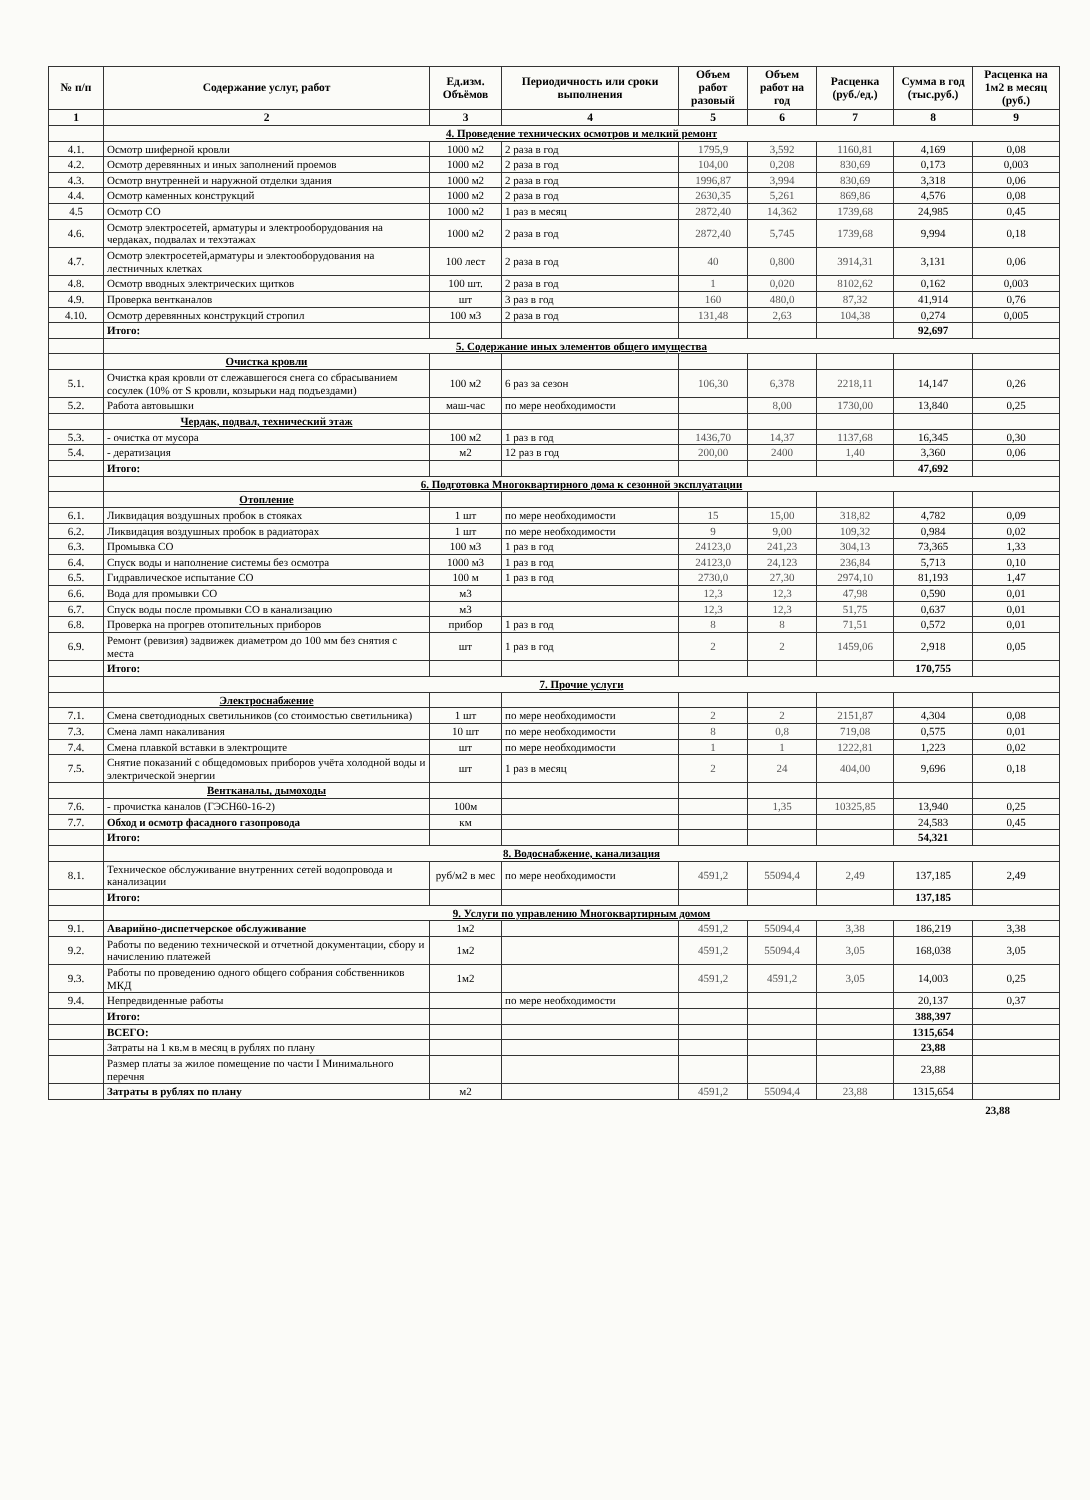| № п/п | Содержание услуг, работ | Ед.изм. Объёмов | Периодичность или сроки выполнения | Объем работ разовый | Объем работ на год | Расценка (руб./ед.) | Сумма в год (тыс.руб.) | Расценка на 1м2 в месяц (руб.) |
| --- | --- | --- | --- | --- | --- | --- | --- | --- |
| 1 | 2 | 3 | 4 | 5 | 6 | 7 | 8 | 9 |
| | 4. Проведение технических осмотров и мелкий ремонт | | | | | | | |
| 4.1. | Осмотр шиферной кровли | 1000 м2 | 2 раза в год | 1795,9 | 3,592 | 1160,81 | 4,169 | 0,08 |
| 4.2. | Осмотр деревянных и иных заполнений проемов | 1000 м2 | 2 раза в год | 104,00 | 0,208 | 830,69 | 0,173 | 0,003 |
| 4.3. | Осмотр внутренней и наружной отделки здания | 1000 м2 | 2 раза в год | 1996,87 | 3,994 | 830,69 | 3,318 | 0,06 |
| 4.4. | Осмотр каменных конструкций | 1000 м2 | 2 раза в год | 2630,35 | 5,261 | 869,86 | 4,576 | 0,08 |
| 4.5 | Осмотр СО | 1000 м2 | 1 раз в месяц | 2872,40 | 14,362 | 1739,68 | 24,985 | 0,45 |
| 4.6. | Осмотр электросетей, арматуры и электрооборудования на чердаках, подвалах и техэтажах | 1000 м2 | 2 раза в год | 2872,40 | 5,745 | 1739,68 | 9,994 | 0,18 |
| 4.7. | Осмотр электросетей,арматуры и электооборудования на лестничных клетках | 100 лест | 2 раза в год | 40 | 0,800 | 3914,31 | 3,131 | 0,06 |
| 4.8. | Осмотр вводных электрических щитков | 100 шт. | 2 раза в год | 1 | 0,020 | 8102,62 | 0,162 | 0,003 |
| 4.9. | Проверка вентканалов | шт | 3 раз в год | 160 | 480,0 | 87,32 | 41,914 | 0,76 |
| 4.10. | Осмотр деревянных конструкций стропил | 100 м3 | 2 раза в год | 131,48 | 2,63 | 104,38 | 0,274 | 0,005 |
| | Итого: | | | | | | 92,697 | |
| | 5. Содержание иных элементов общего имущества | | | | | | | |
| | Очистка кровли | | | | | | | |
| 5.1. | Очистка края кровли от слежавшегося снега со сбрасыванием сосулек (10% от S кровли, козырьки над подъездами) | 100 м2 | 6 раз за сезон | 106,30 | 6,378 | 2218,11 | 14,147 | 0,26 |
| 5.2. | Работа автовышки | маш-час | по мере необходимости | | 8,00 | 1730,00 | 13,840 | 0,25 |
| | Чердак, подвал, технический этаж | | | | | | | |
| 5.3. | - очистка от мусора | 100 м2 | 1 раз в год | 1436,70 | 14,37 | 1137,68 | 16,345 | 0,30 |
| 5.4. | - дератизация | м2 | 12 раз в год | 200,00 | 2400 | 1,40 | 3,360 | 0,06 |
| | Итого: | | | | | | 47,692 | |
| | 6. Подготовка Многоквартирного дома к сезонной эксплуатации | | | | | | | |
| | Отопление | | | | | | | |
| 6.1. | Ликвидация воздушных пробок в стояках | 1 шт | по мере необходимости | 15 | 15,00 | 318,82 | 4,782 | 0,09 |
| 6.2. | Ликвидация воздушных пробок в радиаторах | 1 шт | по мере необходимости | 9 | 9,00 | 109,32 | 0,984 | 0,02 |
| 6.3. | Промывка СО | 100 м3 | 1 раз в год | 24123,0 | 241,23 | 304,13 | 73,365 | 1,33 |
| 6.4. | Спуск воды и наполнение системы без осмотра | 1000 м3 | 1 раз в год | 24123,0 | 24,123 | 236,84 | 5,713 | 0,10 |
| 6.5. | Гидравлическое испытание СО | 100 м | 1 раз в год | 2730,0 | 27,30 | 2974,10 | 81,193 | 1,47 |
| 6.6. | Вода для промывки СО | м3 | | 12,3 | 12,3 | 47,98 | 0,590 | 0,01 |
| 6.7. | Спуск воды после промывки СО в канализацию | м3 | | 12,3 | 12,3 | 51,75 | 0,637 | 0,01 |
| 6.8. | Проверка на прогрев отопительных приборов | прибор | 1 раз в год | 8 | 8 | 71,51 | 0,572 | 0,01 |
| 6.9. | Ремонт (ревизия) задвижек диаметром до 100 мм без снятия с места | шт | 1 раз в год | 2 | 2 | 1459,06 | 2,918 | 0,05 |
| | Итого: | | | | | | 170,755 | |
| | 7. Прочие услуги | | | | | | | |
| | Электроснабжение | | | | | | | |
| 7.1. | Смена светодиодных светильников (со стоимостью светильника) | 1 шт | по мере необходимости | 2 | 2 | 2151,87 | 4,304 | 0,08 |
| 7.3. | Смена ламп накаливания | 10 шт | по мере необходимости | 8 | 0,8 | 719,08 | 0,575 | 0,01 |
| 7.4. | Смена плавкой вставки в электрощите | шт | по мере необходимости | 1 | 1 | 1222,81 | 1,223 | 0,02 |
| 7.5. | Снятие показаний с общедомовых приборов учёта холодной воды и электрической энергии | шт | 1 раз в месяц | 2 | 24 | 404,00 | 9,696 | 0,18 |
| | Вентканалы, дымоходы | | | | | | | |
| 7.6. | - прочистка каналов (ГЭСН60-16-2) | 100м | | | 1,35 | 10325,85 | 13,940 | 0,25 |
| 7.7. | Обход и осмотр фасадного газопровода | км | | | | | 24,583 | 0,45 |
| | Итого: | | | | | | 54,321 | |
| | 8. Водоснабжение, канализация | | | | | | | |
| 8.1. | Техническое обслуживание внутренних сетей водопровода и канализации | руб/м2 в мес | по мере необходимости | 4591,2 | 55094,4 | 2,49 | 137,185 | 2,49 |
| | Итого: | | | | | | 137,185 | |
| | 9. Услуги по управлению Многоквартирным домом | | | | | | | |
| 9.1. | Аварийно-диспетчерское обслуживание | 1м2 | | 4591,2 | 55094,4 | 3,38 | 186,219 | 3,38 |
| 9.2. | Работы по ведению технической и отчетной документации, сбору и начислению платежей | 1м2 | | 4591,2 | 55094,4 | 3,05 | 168,038 | 3,05 |
| 9.3. | Работы по проведению одного общего собрания собственников МКД | 1м2 | | 4591,2 | 4591,2 | 3,05 | 14,003 | 0,25 |
| 9.4. | Непредвиденные работы | | по мере необходимости | | | | 20,137 | 0,37 |
| | Итого: | | | | | | 388,397 | |
| | ВСЕГО: | | | | | | 1315,654 | |
| | Затраты на 1 кв.м в месяц в рублях по плану | | | | | | 23,88 | |
| | Размер платы за жилое помещение по части I Минимального перечня | | | | | | 23,88 | |
| | Затраты в рублях по плану | м2 | | 4591,2 | 55094,4 | 23,88 | 1315,654 | |
23,88